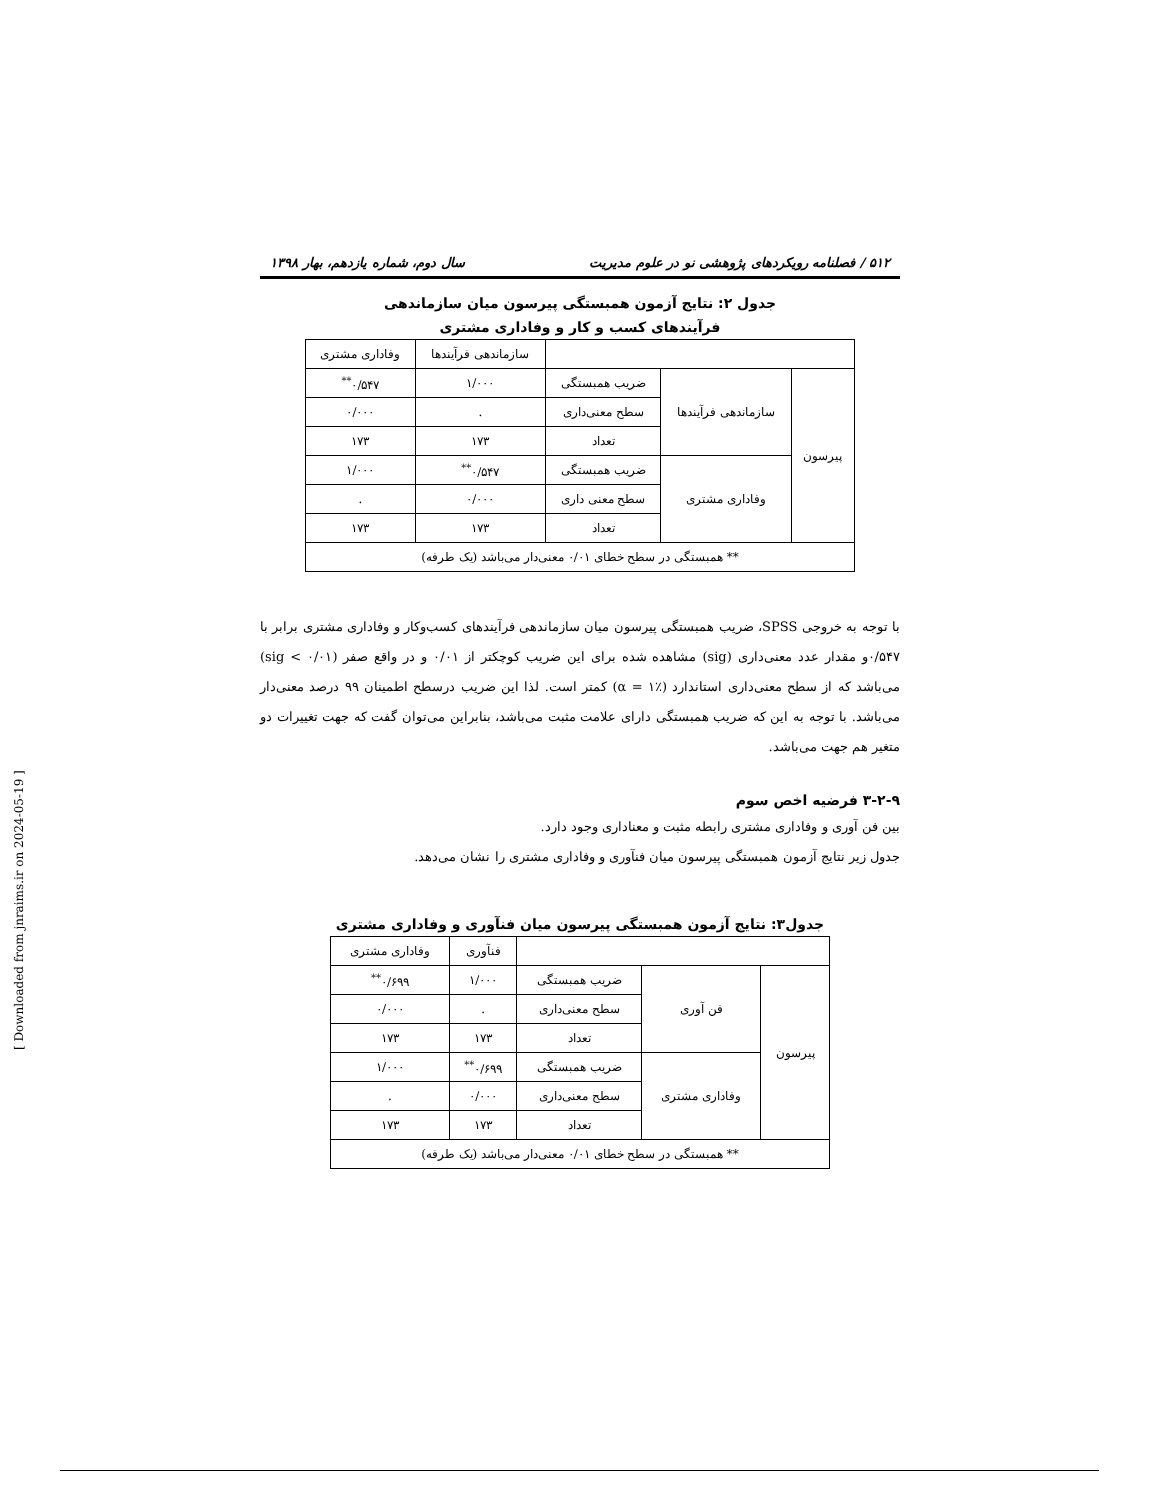۵۱۲ / فصلنامه رویکردهای پژوهشی نو در علوم مدیریت سال دوم، شماره یازدهم، بهار ۱۳۹۸
جدول ۲: نتایج آزمون همبستگی پیرسون میان سازماندهی
فرآیندهای کسب و کار و وفاداری مشتری
| | | | سازماندهی فرآیندها | وفاداری مشتری |
| --- | --- | --- | --- | --- |
| پیرسون | سازماندهی فرآیندها | ضریب همبستگی | ۱/۰۰۰ | ۰/۵۴۷<sup>**</sup> |
| | | سطح معنی‌داری | . | ۰/۰۰۰ |
| | | تعداد | ۱۷۳ | ۱۷۳ |
| | وفاداری مشتری | ضریب همبستگی | ۰/۵۴۷<sup>**</sup> | ۱/۰۰۰ |
| | | سطح معنی داری | ۰/۰۰۰ | . |
| | | تعداد | ۱۷۳ | ۱۷۳ |
| ** همبستگی در سطح خطای ۰/۰۱ معنی‌دار می‌باشد (یک طرفه) | | | | |
با توجه به خروجی SPSS، ضریب همبستگی پیرسون میان سازماندهی فرآیندهای کسب‌وکار و وفاداری مشتری برابر با ۰/۵۴۷و مقدار عدد معنی‌داری (sig) مشاهده شده برای این ضریب کوچکتر از ۰/۰۱ و در واقع صفر (sig < ۰/۰۱) می‌باشد که از سطح معنی‌داری استاندارد (α = ۱٪) کمتر است. لذا این ضریب درسطح اطمینان ۹۹ درصد معنی‌دار می‌باشد. با توجه به این که ضریب همبستگی دارای علامت مثبت می‌باشد، بنابراین می‌توان گفت که جهت تغییرات دو متغیر هم جهت می‌باشد.
۳-۲-۹ فرضیه اخص سوم
بین فن آوری و وفاداری مشتری رابطه مثبت و معناداری وجود دارد.
جدول زیر نتایج آزمون همبستگی پیرسون میان فنآوری و وفاداری مشتری را نشان می‌دهد.
جدول۳: نتایج آزمون همبستگی پیرسون میان فنآوری و وفاداری مشتری
| | | | فنآوری | وفاداری مشتری |
| --- | --- | --- | --- | --- |
| پیرسون | فن آوری | ضریب همبستگی | ۱/۰۰۰ | ۰/۶۹۹<sup>**</sup> |
| | | سطح معنی‌داری | . | ۰/۰۰۰ |
| | | تعداد | ۱۷۳ | ۱۷۳ |
| | وفاداری مشتری | ضریب همبستگی | ۰/۶۹۹<sup>**</sup> | ۱/۰۰۰ |
| | | سطح معنی‌داری | ۰/۰۰۰ | . |
| | | تعداد | ۱۷۳ | ۱۷۳ |
| ** همبستگی در سطح خطای ۰/۰۱ معنی‌دار می‌باشد (یک طرفه) | | | | |
[ Downloaded from jnraims.ir on 2024-05-19 ]